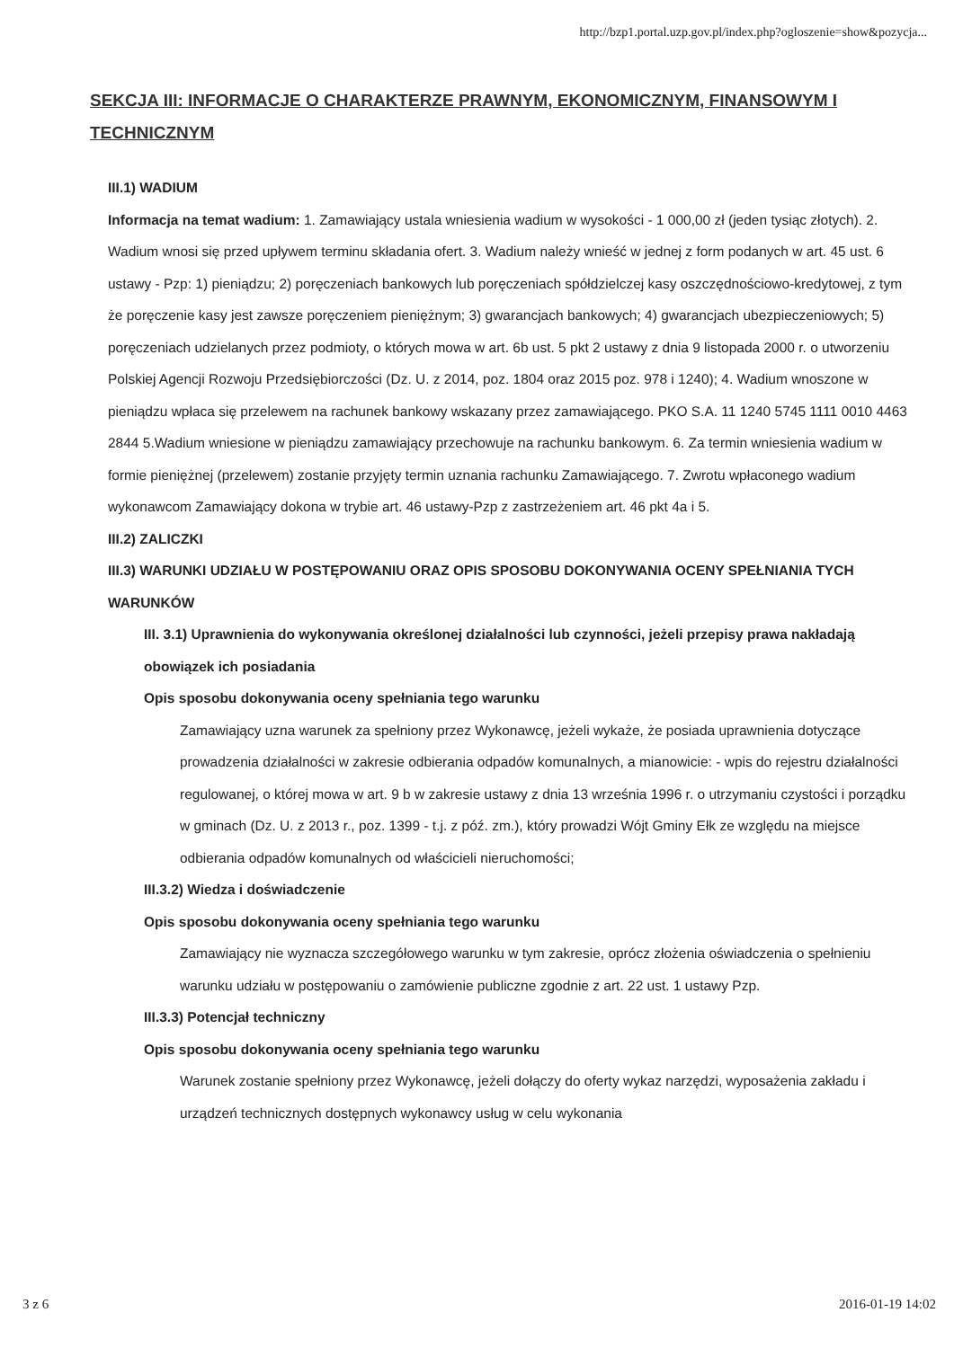http://bzp1.portal.uzp.gov.pl/index.php?ogloszenie=show&pozycja...
SEKCJA III: INFORMACJE O CHARAKTERZE PRAWNYM, EKONOMICZNYM, FINANSOWYM I TECHNICZNYM
III.1) WADIUM
Informacja na temat wadium: 1. Zamawiający ustala wniesienia wadium w wysokości - 1 000,00 zł (jeden tysiąc złotych). 2. Wadium wnosi się przed upływem terminu składania ofert. 3. Wadium należy wnieść w jednej z form podanych w art. 45 ust. 6 ustawy - Pzp: 1) pieniądzu; 2) poręczeniach bankowych lub poręczeniach spółdzielczej kasy oszczędnościowo-kredytowej, z tym że poręczenie kasy jest zawsze poręczeniem pieniężnym; 3) gwarancjach bankowych; 4) gwarancjach ubezpieczeniowych; 5) poręczeniach udzielanych przez podmioty, o których mowa w art. 6b ust. 5 pkt 2 ustawy z dnia 9 listopada 2000 r. o utworzeniu Polskiej Agencji Rozwoju Przedsiębiorczości (Dz. U. z 2014, poz. 1804 oraz 2015 poz. 978 i 1240); 4. Wadium wnoszone w pieniądzu wpłaca się przelewem na rachunek bankowy wskazany przez zamawiającego. PKO S.A. 11 1240 5745 1111 0010 4463 2844 5.Wadium wniesione w pieniądzu zamawiający przechowuje na rachunku bankowym. 6. Za termin wniesienia wadium w formie pieniężnej (przelewem) zostanie przyjęty termin uznania rachunku Zamawiającego. 7. Zwrotu wpłaconego wadium wykonawcom Zamawiający dokona w trybie art. 46 ustawy-Pzp z zastrzeżeniem art. 46 pkt 4a i 5.
III.2) ZALICZKI
III.3) WARUNKI UDZIAŁU W POSTĘPOWANIU ORAZ OPIS SPOSOBU DOKONYWANIA OCENY SPEŁNIANIA TYCH WARUNKÓW
III. 3.1) Uprawnienia do wykonywania określonej działalności lub czynności, jeżeli przepisy prawa nakładają obowiązek ich posiadania
Opis sposobu dokonywania oceny spełniania tego warunku
Zamawiający uzna warunek za spełniony przez Wykonawcę, jeżeli wykaże, że posiada uprawnienia dotyczące prowadzenia działalności w zakresie odbierania odpadów komunalnych, a mianowicie: - wpis do rejestru działalności regulowanej, o której mowa w art. 9 b w zakresie ustawy z dnia 13 września 1996 r. o utrzymaniu czystości i porządku w gminach (Dz. U. z 2013 r., poz. 1399 - t.j. z póź. zm.), który prowadzi Wójt Gminy Ełk ze względu na miejsce odbierania odpadów komunalnych od właścicieli nieruchomości;
III.3.2) Wiedza i doświadczenie
Opis sposobu dokonywania oceny spełniania tego warunku
Zamawiający nie wyznacza szczegółowego warunku w tym zakresie, oprócz złożenia oświadczenia o spełnieniu warunku udziału w postępowaniu o zamówienie publiczne zgodnie z art. 22 ust. 1 ustawy Pzp.
III.3.3) Potencjał techniczny
Opis sposobu dokonywania oceny spełniania tego warunku
Warunek zostanie spełniony przez Wykonawcę, jeżeli dołączy do oferty wykaz narzędzi, wyposażenia zakładu i urządzeń technicznych dostępnych wykonawcy usług w celu wykonania
3 z 6 2016-01-19 14:02